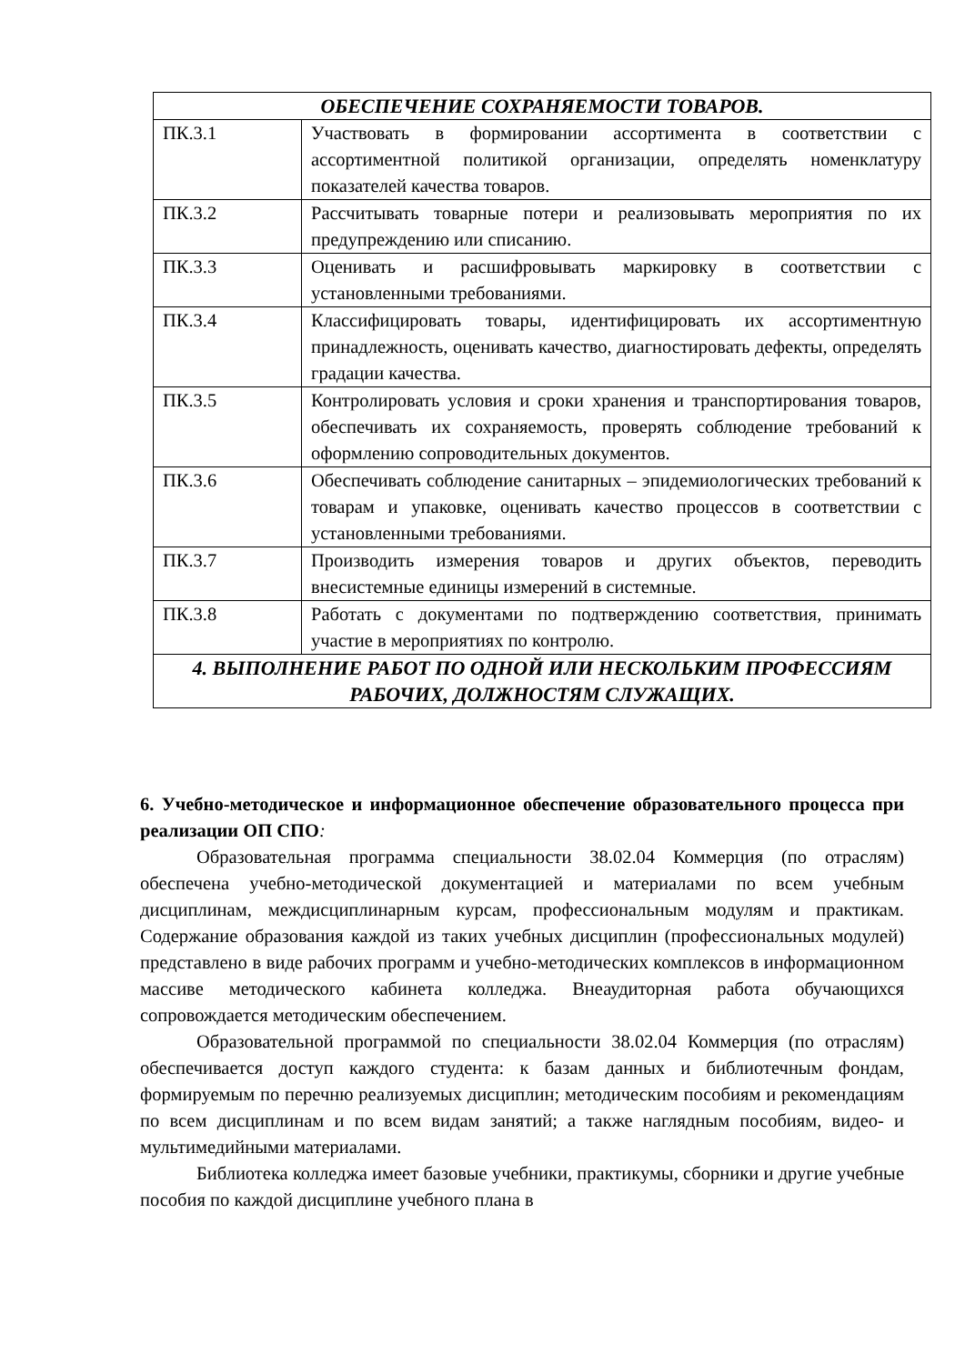| ОБЕСПЕЧЕНИЕ СОХРАНЯЕМОСТИ ТОВАРОВ. | |
| ПК.3.1 | Участвовать в формировании ассортимента в соответствии с ассортиментной политикой организации, определять номенклатуру показателей качества товаров. |
| ПК.3.2 | Рассчитывать товарные потери и реализовывать мероприятия по их предупреждению или списанию. |
| ПК.3.3 | Оценивать и расшифровывать маркировку в соответствии с установленными требованиями. |
| ПК.3.4 | Классифицировать товары, идентифицировать их ассортиментную принадлежность, оценивать качество, диагностировать дефекты, определять градации качества. |
| ПК.3.5 | Контролировать условия и сроки хранения и транспортирования товаров, обеспечивать их сохраняемость, проверять соблюдение требований к оформлению сопроводительных документов. |
| ПК.3.6 | Обеспечивать соблюдение санитарных – эпидемиологических требований к товарам и упаковке, оценивать качество процессов в соответствии с установленными требованиями. |
| ПК.3.7 | Производить измерения товаров и других объектов, переводить внесистемные единицы измерений в системные. |
| ПК.3.8 | Работать с документами по подтверждению соответствия, принимать участие в мероприятиях по контролю. |
| 4. ВЫПОЛНЕНИЕ РАБОТ ПО ОДНОЙ ИЛИ НЕСКОЛЬКИМ ПРОФЕССИЯМ РАБОЧИХ, ДОЛЖНОСТЯМ СЛУЖАЩИХ. | |
6. Учебно-методическое и информационное обеспечение образовательного процесса при реализации ОП СПО:
Образовательная программа специальности 38.02.04 Коммерция (по отраслям) обеспечена учебно-методической документацией и материалами по всем учебным дисциплинам, междисциплинарным курсам, профессиональным модулям и практикам. Содержание образования каждой из таких учебных дисциплин (профессиональных модулей) представлено в виде рабочих программ и учебно-методических комплексов в информационном массиве методического кабинета колледжа. Внеаудиторная работа обучающихся сопровождается методическим обеспечением.
Образовательной программой по специальности 38.02.04 Коммерция (по отраслям) обеспечивается доступ каждого студента: к базам данных и библиотечным фондам, формируемым по перечню реализуемых дисциплин; методическим пособиям и рекомендациям по всем дисциплинам и по всем видам занятий; а также наглядным пособиям, видео- и мультимедийными материалами.
Библиотека колледжа имеет базовые учебники, практикумы, сборники и другие учебные пособия по каждой дисциплине учебного плана в